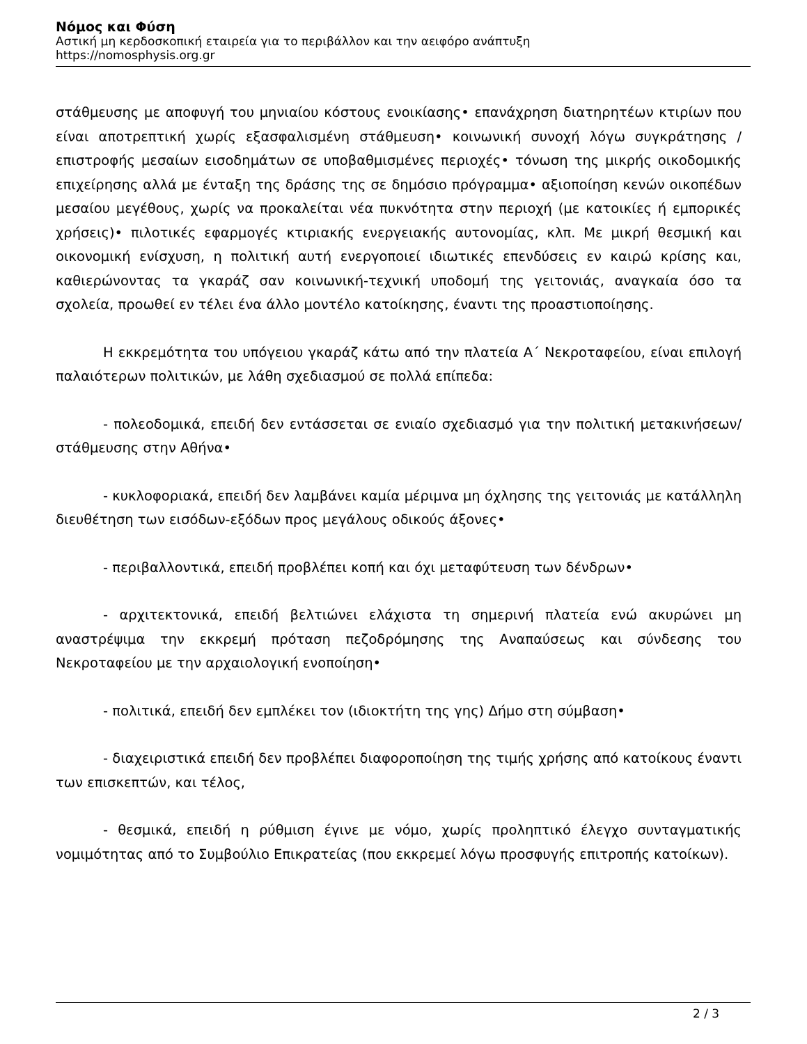Νόμος και Φύση
Αστική μη κερδοσκοπική εταιρεία για το περιβάλλον και την αειφόρο ανάπτυξη
https://nomosphysis.org.gr
στάθμευσης με αποφυγή του μηνιαίου κόστους ενοικίασης• επανάχρηση διατηρητέων κτιρίων που είναι αποτρεπτική χωρίς εξασφαλισμένη στάθμευση• κοινωνική συνοχή λόγω συγκράτησης /επιστροφής μεσαίων εισοδημάτων σε υποβαθμισμένες περιοχές• τόνωση της μικρής οικοδομικής επιχείρησης αλλά με ένταξη της δράσης της σε δημόσιο πρόγραμμα• αξιοποίηση κενών οικοπέδων μεσαίου μεγέθους, χωρίς να προκαλείται νέα πυκνότητα στην περιοχή (με κατοικίες ή εμπορικές χρήσεις)• πιλοτικές εφαρμογές κτιριακής ενεργειακής αυτονομίας, κλπ. Με μικρή θεσμική και οικονομική ενίσχυση, η πολιτική αυτή ενεργοποιεί ιδιωτικές επενδύσεις εν καιρώ κρίσης και, καθιερώνοντας τα γκαράζ σαν κοινωνική-τεχνική υποδομή της γειτονιάς, αναγκαία όσο τα σχολεία, προωθεί εν τέλει ένα άλλο μοντέλο κατοίκησης, έναντι της προαστιοποίησης.
Η εκκρεμότητα του υπόγειου γκαράζ κάτω από την πλατεία Α΄ Νεκροταφείου, είναι επιλογή παλαιότερων πολιτικών, με λάθη σχεδιασμού σε πολλά επίπεδα:
- πολεοδομικά, επειδή δεν εντάσσεται σε ενιαίο σχεδιασμό για την πολιτική μετακινήσεων/στάθμευσης στην Αθήνα•
- κυκλοφοριακά, επειδή δεν λαμβάνει καμία μέριμνα μη όχλησης της γειτονιάς με κατάλληλη διευθέτηση των εισόδων-εξόδων προς μεγάλους οδικούς άξονες•
- περιβαλλοντικά, επειδή προβλέπει κοπή και όχι μεταφύτευση των δένδρων•
- αρχιτεκτονικά, επειδή βελτιώνει ελάχιστα τη σημερινή πλατεία ενώ ακυρώνει μη αναστρέψιμα την εκκρεμή πρόταση πεζοδρόμησης της Αναπαύσεως και σύνδεσης του Νεκροταφείου με την αρχαιολογική ενοποίηση•
- πολιτικά, επειδή δεν εμπλέκει τον (ιδιοκτήτη της γης) Δήμο στη σύμβαση•
- διαχειριστικά επειδή δεν προβλέπει διαφοροποίηση της τιμής χρήσης από κατοίκους έναντι των επισκεπτών, και τέλος,
- θεσμικά, επειδή η ρύθμιση έγινε με νόμο, χωρίς προληπτικό έλεγχο συνταγματικής νομιμότητας από το Συμβούλιο Επικρατείας (που εκκρεμεί λόγω προσφυγής επιτροπής κατοίκων).
2 / 3